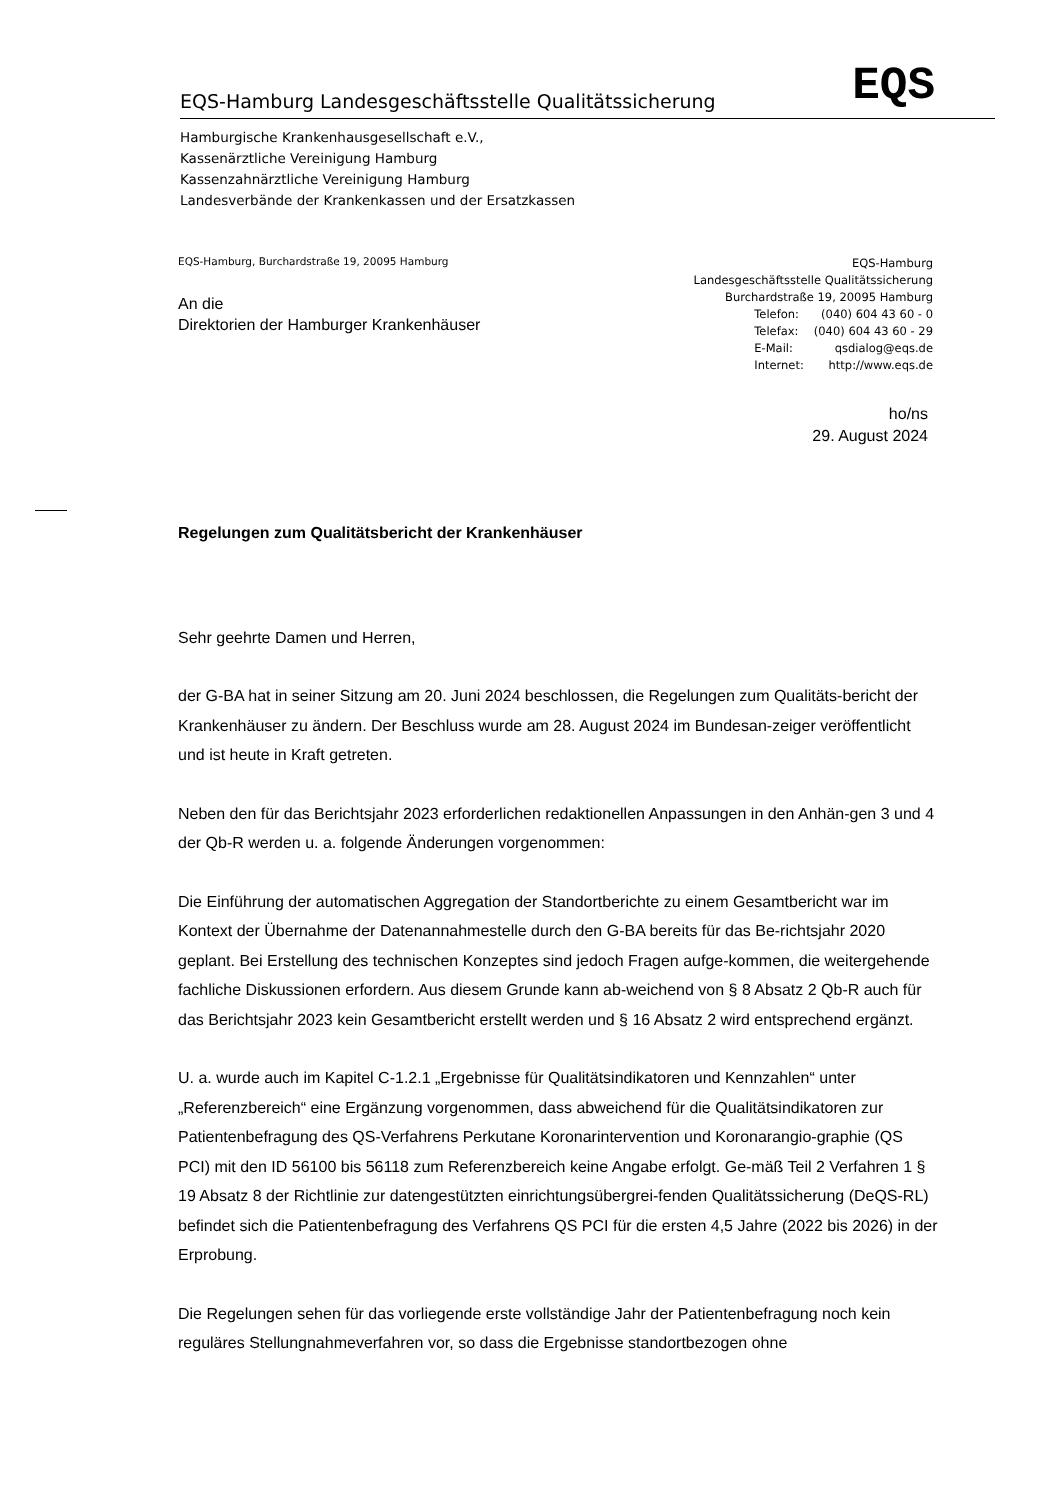EQS-Hamburg Landesgeschäftsstelle Qualitätssicherung EQS
Hamburgische Krankenhausgesellschaft e.V.,
Kassenärztliche Vereinigung Hamburg
Kassenzahnärztliche Vereinigung Hamburg
Landesverbände der Krankenkassen und der Ersatzkassen
EQS-Hamburg, Burchardstraße 19, 20095 Hamburg
An die
Direktorien der Hamburger Krankenhäuser
EQS-Hamburg
Landesgeschäftsstelle Qualitätssicherung
Burchardstraße 19, 20095 Hamburg
| Telefon: | (040) 604 43 60 - 0 |
| Telefax: | (040) 604 43 60 - 29 |
| E-Mail: | qsdialog@eqs.de |
| Internet: | http://www.eqs.de |
ho/ns
29. August 2024
Regelungen zum Qualitätsbericht der Krankenhäuser
Sehr geehrte Damen und Herren,
der G-BA hat in seiner Sitzung am 20. Juni 2024 beschlossen, die Regelungen zum Qualitäts-bericht der Krankenhäuser zu ändern. Der Beschluss wurde am 28. August 2024 im Bundesan-zeiger veröffentlicht und ist heute in Kraft getreten.
Neben den für das Berichtsjahr 2023 erforderlichen redaktionellen Anpassungen in den Anhän-gen 3 und 4 der Qb-R werden u. a. folgende Änderungen vorgenommen:
Die Einführung der automatischen Aggregation der Standortberichte zu einem Gesamtbericht war im Kontext der Übernahme der Datenannahmestelle durch den G-BA bereits für das Be-richtsjahr 2020 geplant. Bei Erstellung des technischen Konzeptes sind jedoch Fragen aufge-kommen, die weitergehende fachliche Diskussionen erfordern. Aus diesem Grunde kann ab-weichend von § 8 Absatz 2 Qb-R auch für das Berichtsjahr 2023 kein Gesamtbericht erstellt werden und § 16 Absatz 2 wird entsprechend ergänzt.
U. a. wurde auch im Kapitel C-1.2.1 „Ergebnisse für Qualitätsindikatoren und Kennzahlen“ unter „Referenzbereich“ eine Ergänzung vorgenommen, dass abweichend für die Qualitätsindikatoren zur Patientenbefragung des QS-Verfahrens Perkutane Koronarintervention und Koronarangio-graphie (QS PCI) mit den ID 56100 bis 56118 zum Referenzbereich keine Angabe erfolgt. Ge-mäß Teil 2 Verfahren 1 § 19 Absatz 8 der Richtlinie zur datengestützten einrichtungsübergrei-fenden Qualitätssicherung (DeQS-RL) befindet sich die Patientenbefragung des Verfahrens QS PCI für die ersten 4,5 Jahre (2022 bis 2026) in der Erprobung.
Die Regelungen sehen für das vorliegende erste vollständige Jahr der Patientenbefragung noch kein reguläres Stellungnahmeverfahren vor, so dass die Ergebnisse standortbezogen ohne